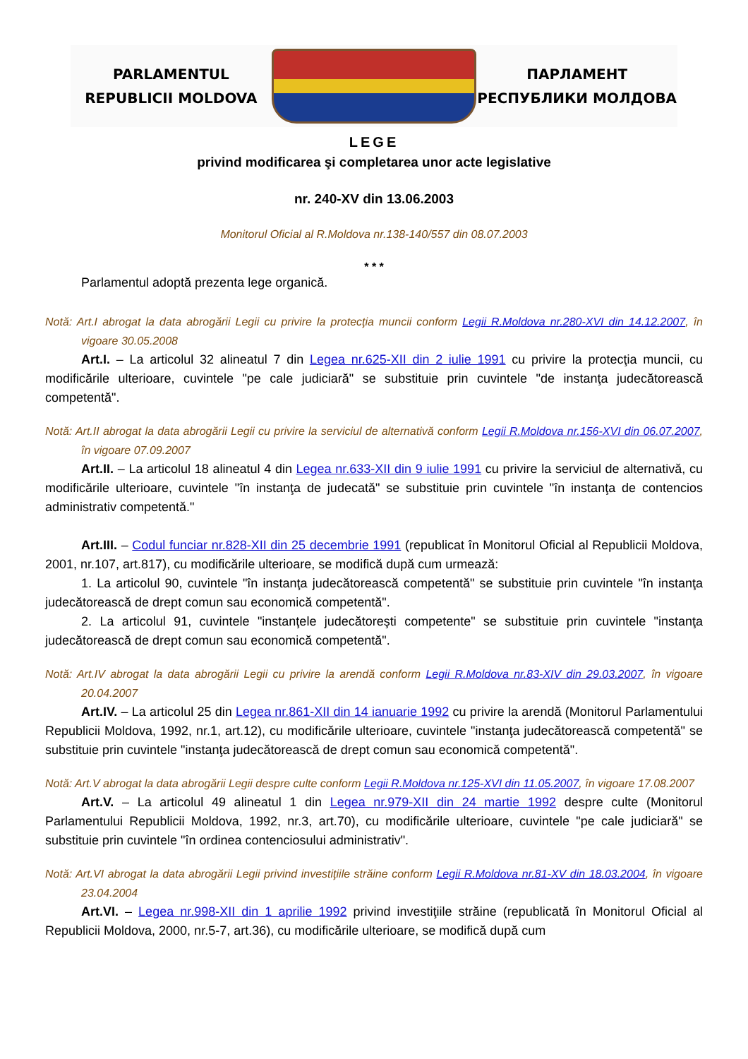PARLAMENTUL
REPUBLICII MOLDOVA
ПАРЛАМЕНТ
РЕСПУБЛИКИ МОЛДОВА
LEGE
privind modificarea şi completarea unor acte legislative
nr. 240-XV din 13.06.2003
Monitorul Oficial al R.Moldova nr.138-140/557 din 08.07.2003
* * *
Parlamentul adoptă prezenta lege organică.
Notă: Art.I abrogat la data abrogării Legii cu privire la protecţia muncii conform Legii R.Moldova nr.280-XVI din 14.12.2007, în vigoare 30.05.2008
Art.I. – La articolul 32 alineatul 7 din Legea nr.625-XII din 2 iulie 1991 cu privire la protecţia muncii, cu modificările ulterioare, cuvintele "pe cale judiciară" se substituie prin cuvintele "de instanţa judecătorească competentă".
Notă: Art.II abrogat la data abrogării Legii cu privire la serviciul de alternativă conform Legii R.Moldova nr.156-XVI din 06.07.2007, în vigoare 07.09.2007
Art.II. – La articolul 18 alineatul 4 din Legea nr.633-XII din 9 iulie 1991 cu privire la serviciul de alternativă, cu modificările ulterioare, cuvintele "în instanţa de judecată" se substituie prin cuvintele "în instanţa de contencios administrativ competentă."
Art.III. – Codul funciar nr.828-XII din 25 decembrie 1991 (republicat în Monitorul Oficial al Republicii Moldova, 2001, nr.107, art.817), cu modificările ulterioare, se modifică după cum urmează:
1. La articolul 90, cuvintele "în instanţa judecătorească competentă" se substituie prin cuvintele "în instanţa judecătorească de drept comun sau economică competentă".
2. La articolul 91, cuvintele "instanţele judecătoreşti competente" se substituie prin cuvintele "instanţa judecătorească de drept comun sau economică competentă".
Notă: Art.IV abrogat la data abrogării Legii cu privire la arendă conform Legii R.Moldova nr.83-XIV din 29.03.2007, în vigoare 20.04.2007
Art.IV. – La articolul 25 din Legea nr.861-XII din 14 ianuarie 1992 cu privire la arendă (Monitorul Parlamentului Republicii Moldova, 1992, nr.1, art.12), cu modificările ulterioare, cuvintele "instanţa judecătorească competentă" se substituie prin cuvintele "instanţa judecătorească de drept comun sau economică competentă".
Notă: Art.V abrogat la data abrogării Legii despre culte conform Legii R.Moldova nr.125-XVI din 11.05.2007, în vigoare 17.08.2007
Art.V. – La articolul 49 alineatul 1 din Legea nr.979-XII din 24 martie 1992 despre culte (Monitorul Parlamentului Republicii Moldova, 1992, nr.3, art.70), cu modificările ulterioare, cuvintele "pe cale judiciară" se substituie prin cuvintele "în ordinea contenciosului administrativ".
Notă: Art.VI abrogat la data abrogării Legii privind investiţiile străine conform Legii R.Moldova nr.81-XV din 18.03.2004, în vigoare 23.04.2004
Art.VI. – Legea nr.998-XII din 1 aprilie 1992 privind investiţiile străine (republicată în Monitorul Oficial al Republicii Moldova, 2000, nr.5-7, art.36), cu modificările ulterioare, se modifică după cum